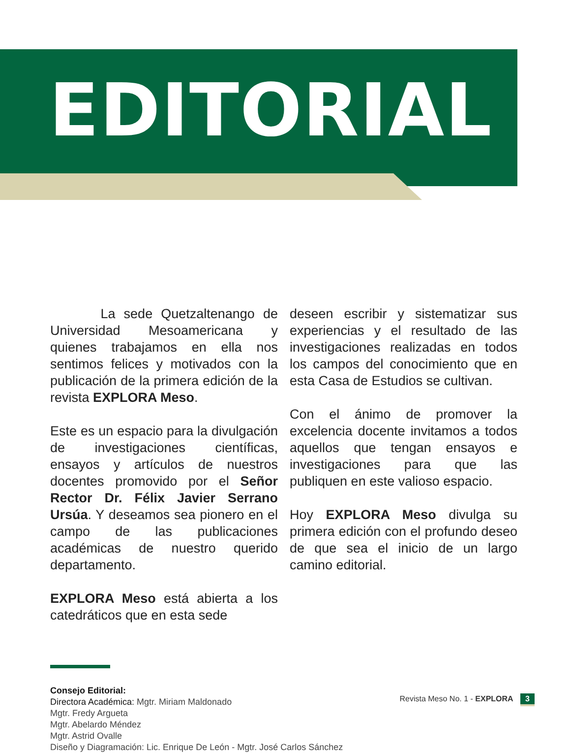EDITORIAL
La sede Quetzaltenango de Universidad Mesoamericana y quienes trabajamos en ella nos sentimos felices y motivados con la publicación de la primera edición de la revista EXPLORA Meso.
Este es un espacio para la divulgación de investigaciones científicas, ensayos y artículos de nuestros docentes promovido por el Señor Rector Dr. Félix Javier Serrano Ursúa. Y deseamos sea pionero en el campo de las publicaciones académicas de nuestro querido departamento.
EXPLORA Meso está abierta a los catedráticos que en esta sede
deseen escribir y sistematizar sus experiencias y el resultado de las investigaciones realizadas en todos los campos del conocimiento que en esta Casa de Estudios se cultivan.
Con el ánimo de promover la excelencia docente invitamos a todos aquellos que tengan ensayos e investigaciones para que las publiquen en este valioso espacio.
Hoy EXPLORA Meso divulga su primera edición con el profundo deseo de que sea el inicio de un largo camino editorial.
Consejo Editorial:
Directora Académica: Mgtr. Miriam Maldonado
Mgtr. Fredy Argueta
Mgtr. Abelardo Méndez
Mgtr. Astrid Ovalle
Diseño y Diagramación: Lic. Enrique De León - Mgtr. José Carlos Sánchez
Revista Meso No. 1 - EXPLORA 3